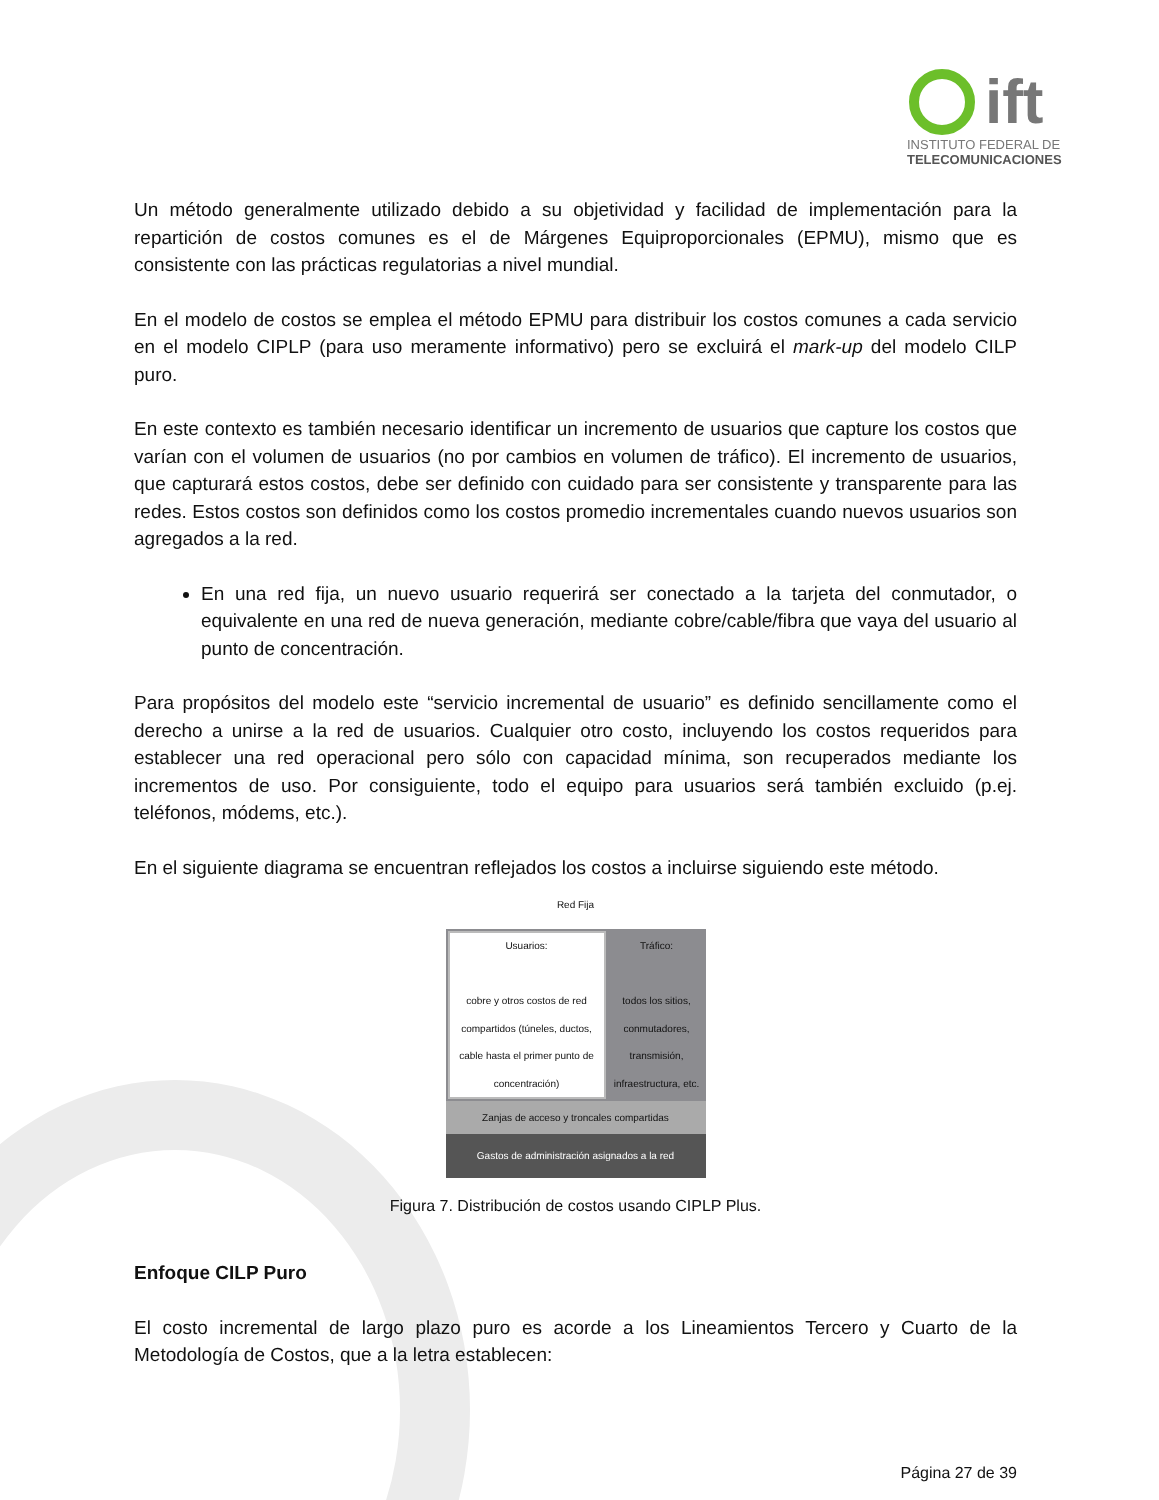ift
INSTITUTO FEDERAL DE
TELECOMUNICACIONES
Un método generalmente utilizado debido a su objetividad y facilidad de implementación para la repartición de costos comunes es el de Márgenes Equiproporcionales (EPMU), mismo que es consistente con las prácticas regulatorias a nivel mundial.
En el modelo de costos se emplea el método EPMU para distribuir los costos comunes a cada servicio en el modelo CIPLP (para uso meramente informativo) pero se excluirá el mark-up del modelo CILP puro.
En este contexto es también necesario identificar un incremento de usuarios que capture los costos que varían con el volumen de usuarios (no por cambios en volumen de tráfico). El incremento de usuarios, que capturará estos costos, debe ser definido con cuidado para ser consistente y transparente para las redes. Estos costos son definidos como los costos promedio incrementales cuando nuevos usuarios son agregados a la red.
En una red fija, un nuevo usuario requerirá ser conectado a la tarjeta del conmutador, o equivalente en una red de nueva generación, mediante cobre/cable/fibra que vaya del usuario al punto de concentración.
Para propósitos del modelo este “servicio incremental de usuario” es definido sencillamente como el derecho a unirse a la red de usuarios. Cualquier otro costo, incluyendo los costos requeridos para establecer una red operacional pero sólo con capacidad mínima, son recuperados mediante los incrementos de uso. Por consiguiente, todo el equipo para usuarios será también excluido (p.ej. teléfonos, módems, etc.).
En el siguiente diagrama se encuentran reflejados los costos a incluirse siguiendo este método.
Red Fija
Usuarios:
cobre y otros costos de red compartidos (túneles, ductos, cable hasta el primer punto de concentración)
Tráfico:
todos los sitios, conmutadores, transmisión, infraestructura, etc.
Zanjas de acceso y troncales compartidas
Gastos de administración asignados a la red
Figura 7. Distribución de costos usando CIPLP Plus.
Enfoque CILP Puro
El costo incremental de largo plazo puro es acorde a los Lineamientos Tercero y Cuarto de la Metodología de Costos, que a la letra establecen:
Página 27 de 39